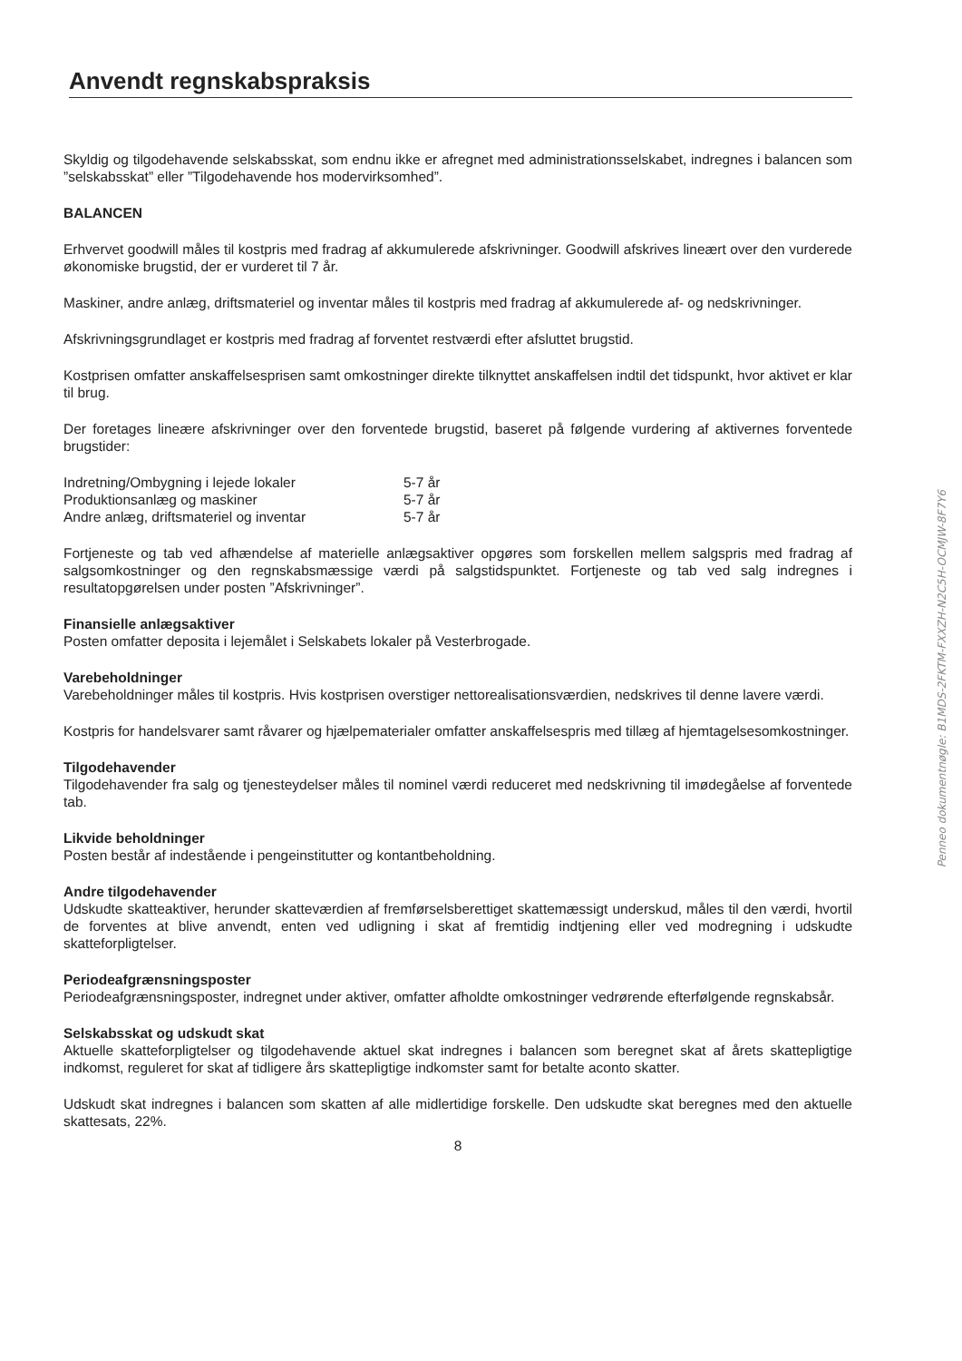Anvendt regnskabspraksis
Skyldig og tilgodehavende selskabsskat, som endnu ikke er afregnet med administrationsselskabet, indregnes i balancen som ”selskabsskat” eller ”Tilgodehavende hos modervirksomhed”.
BALANCEN
Erhvervet goodwill måles til kostpris med fradrag af akkumulerede afskrivninger. Goodwill afskrives lineært over den vurderede økonomiske brugstid, der er vurderet til 7 år.
Maskiner, andre anlæg, driftsmateriel og inventar måles til kostpris med fradrag af akkumulerede af- og nedskrivninger.
Afskrivningsgrundlaget er kostpris med fradrag af forventet restværdi efter afsluttet brugstid.
Kostprisen omfatter anskaffelsesprisen samt omkostninger direkte tilknyttet anskaffelsen indtil det tidspunkt, hvor aktivet er klar til brug.
Der foretages lineære afskrivninger over den forventede brugstid, baseret på følgende vurdering af aktivernes forventede brugstider:
| Indretning/Ombygning i lejede lokaler | 5-7 år |
| Produktionsanlæg og maskiner | 5-7 år |
| Andre anlæg, driftsmateriel og inventar | 5-7 år |
Fortjeneste og tab ved afhændelse af materielle anlægsaktiver opgøres som forskellen mellem salgspris med fradrag af salgsomkostninger og den regnskabsmæssige værdi på salgstidspunktet. Fortjeneste og tab ved salg indregnes i resultatopgørelsen under posten ”Afskrivninger”.
Finansielle anlægsaktiver
Posten omfatter deposita i lejemålet i Selskabets lokaler på Vesterbrogade.
Varebeholdninger
Varebeholdninger måles til kostpris. Hvis kostprisen overstiger nettorealisationsværdien, nedskrives til denne lavere værdi.
Kostpris for handelsvarer samt råvarer og hjælpematerialer omfatter anskaffelsespris med tillæg af hjemtagelsesomkostninger.
Tilgodehavender
Tilgodehavender fra salg og tjenesteydelser måles til nominel værdi reduceret med nedskrivning til imødegåelse af forventede tab.
Likvide beholdninger
Posten består af indestående i pengeinstitutter og kontantbeholdning.
Andre tilgodehavender
Udskudte skatteaktiver, herunder skatteværdien af fremførselsberettiget skattemæssigt underskud, måles til den værdi, hvortil de forventes at blive anvendt, enten ved udligning i skat af fremtidig indtjening eller ved modregning i udskudte skatteforpligtelser.
Periodeafgrænsningsposter
Periodeafgrænsningsposter, indregnet under aktiver, omfatter afholdte omkostninger vedrørende efterfølgende regnskabsår.
Selskabsskat og udskudt skat
Aktuelle skatteforpligtelser og tilgodehavende aktuel skat indregnes i balancen som beregnet skat af årets skattepligtige indkomst, reguleret for skat af tidligere års skattepligtige indkomster samt for betalte aconto skatter.
Udskudt skat indregnes i balancen som skatten af alle midlertidige forskelle. Den udskudte skat beregnes med den aktuelle skattesats, 22%.
8
Penneo dokumentnøgle: B1MDS-2FKTM-FXXZH-N2C5H-OCMJW-8F7Y6